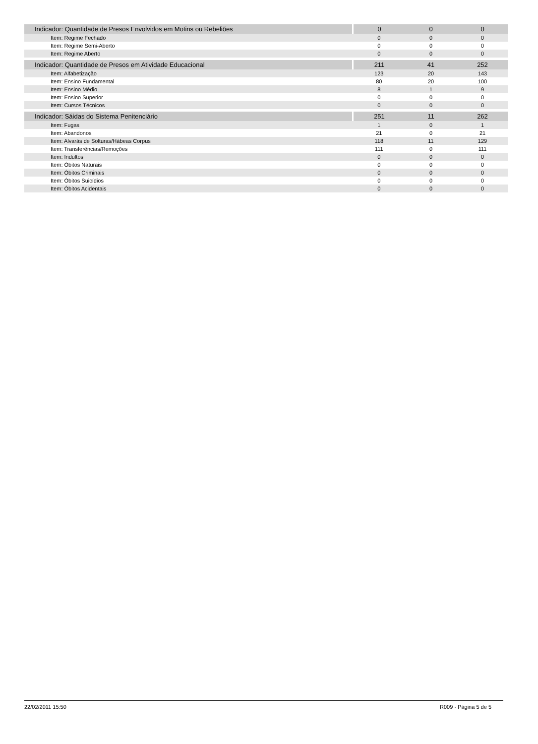| Indicador: Quantidade de Presos Envolvidos em Motins ou Rebeliões | 0 | 0 | 0 |
| Item: Regime Fechado | 0 | 0 | 0 |
| Item: Regime Semi-Aberto | 0 | 0 | 0 |
| Item: Regime Aberto | 0 | 0 | 0 |
| Indicador: Quantidade de Presos em Atividade Educacional | 211 | 41 | 252 |
| Item: Alfabetização | 123 | 20 | 143 |
| Item: Ensino Fundamental | 80 | 20 | 100 |
| Item: Ensino Médio | 8 | 1 | 9 |
| Item: Ensino Superior | 0 | 0 | 0 |
| Item: Cursos Técnicos | 0 | 0 | 0 |
| Indicador: Sáidas do Sistema Penitenciário | 251 | 11 | 262 |
| Item: Fugas | 1 | 0 | 1 |
| Item: Abandonos | 21 | 0 | 21 |
| Item: Alvarás de Solturas/Hábeas Corpus | 118 | 11 | 129 |
| Item: Transferências/Remoções | 111 | 0 | 111 |
| Item: Indultos | 0 | 0 | 0 |
| Item: Óbitos Naturais | 0 | 0 | 0 |
| Item: Óbitos Criminais | 0 | 0 | 0 |
| Item: Óbitos Suicídios | 0 | 0 | 0 |
| Item: Óbitos Acidentais | 0 | 0 | 0 |
22/02/2011 15:50 R009 - Página 5 de 5